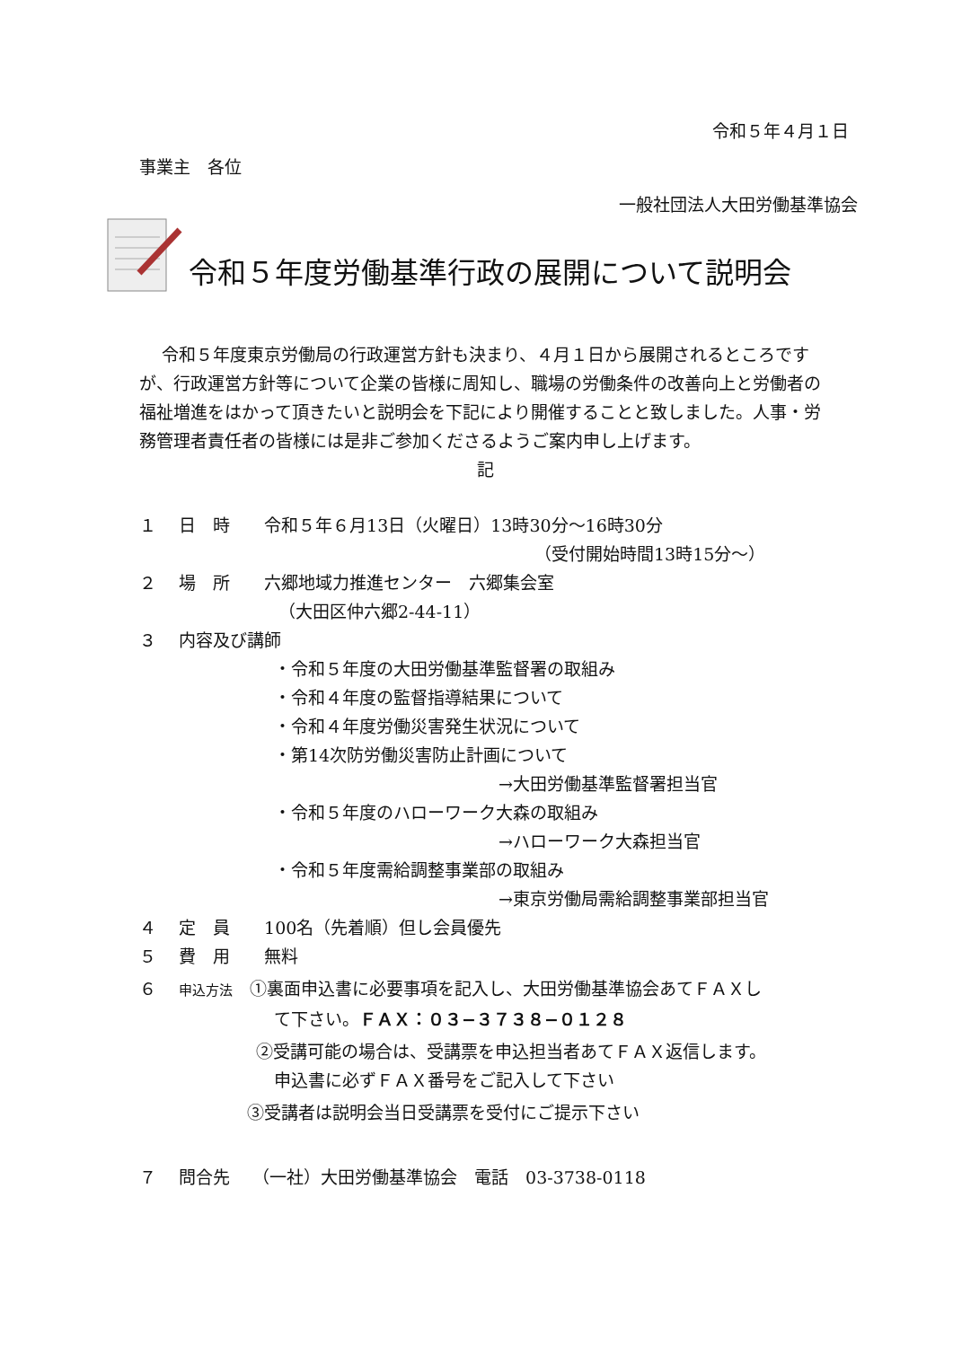令和５年４月１日
事業主　各位
一般社団法人大田労働基準協会
令和５年度労働基準行政の展開について説明会
令和５年度東京労働局の行政運営方針も決まり、４月１日から展開されるところですが、行政運営方針等について企業の皆様に周知し、職場の労働条件の改善向上と労働者の福祉増進をはかって頂きたいと説明会を下記により開催することと致しました。人事・労務管理者責任者の皆様には是非ご参加くださるようご案内申し上げます。
記
１　 日　時　　令和５年６月13日（火曜日）13時30分〜16時30分
（受付開始時間13時15分〜）
２　 場　所　　六郷地域力推進センター　六郷集会室
（大田区仲六郷2-44-11）
３　 内容及び講師
・令和５年度の大田労働基準監督署の取組み
・令和４年度の監督指導結果について
・令和４年度労働災害発生状況について
・第14次防労働災害防止計画について
→大田労働基準監督署担当官
・令和５年度のハローワーク大森の取組み
→ハローワーク大森担当官
・令和５年度需給調整事業部の取組み
→東京労働局需給調整事業部担当官
４　 定　員　　100名（先着順）但し会員優先
５　 費　用　　無料
６　 申込方法　①裏面申込書に必要事項を記入し、大田労働基準協会あてＦＡＸし
て下さい。ＦＡＸ：０３−３７３８−０１２８
②受講可能の場合は、受講票を申込担当者あてＦＡＸ返信します。
申込書に必ずＦＡＸ番号をご記入して下さい
③受講者は説明会当日受講票を受付にご提示下さい
７　 問合先　 （一社）大田労働基準協会　電話　03-3738-0118